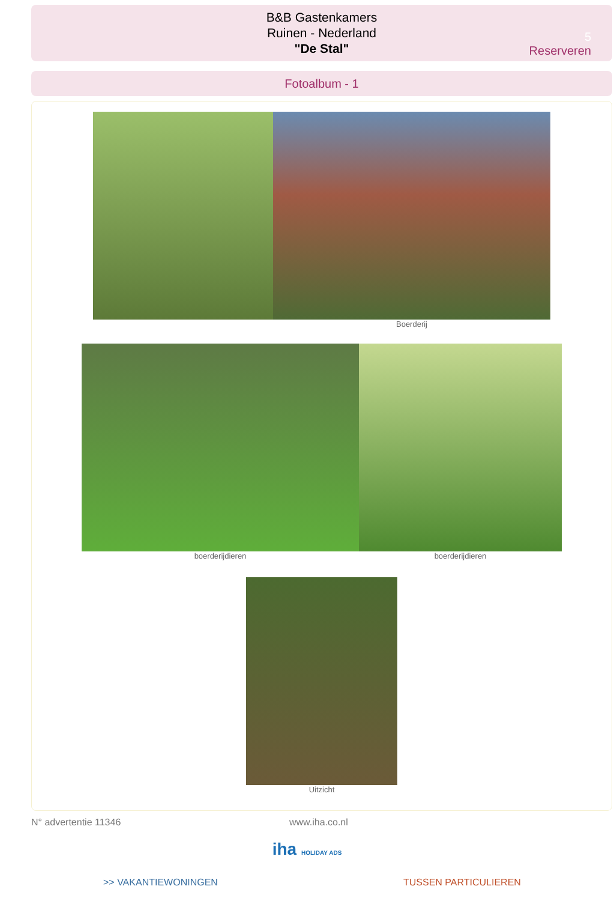B&B Gastenkamers
Ruinen - Nederland
"De Stal"
5
Reserveren
Fotoalbum - 1
Boerderij
boerderijdieren boerderijdieren
Uitzicht
N° advertentie 11346 www.iha.co.nl
iha HOLIDAY ADS
>> VAKANTIEWONINGEN TUSSEN PARTICULIEREN